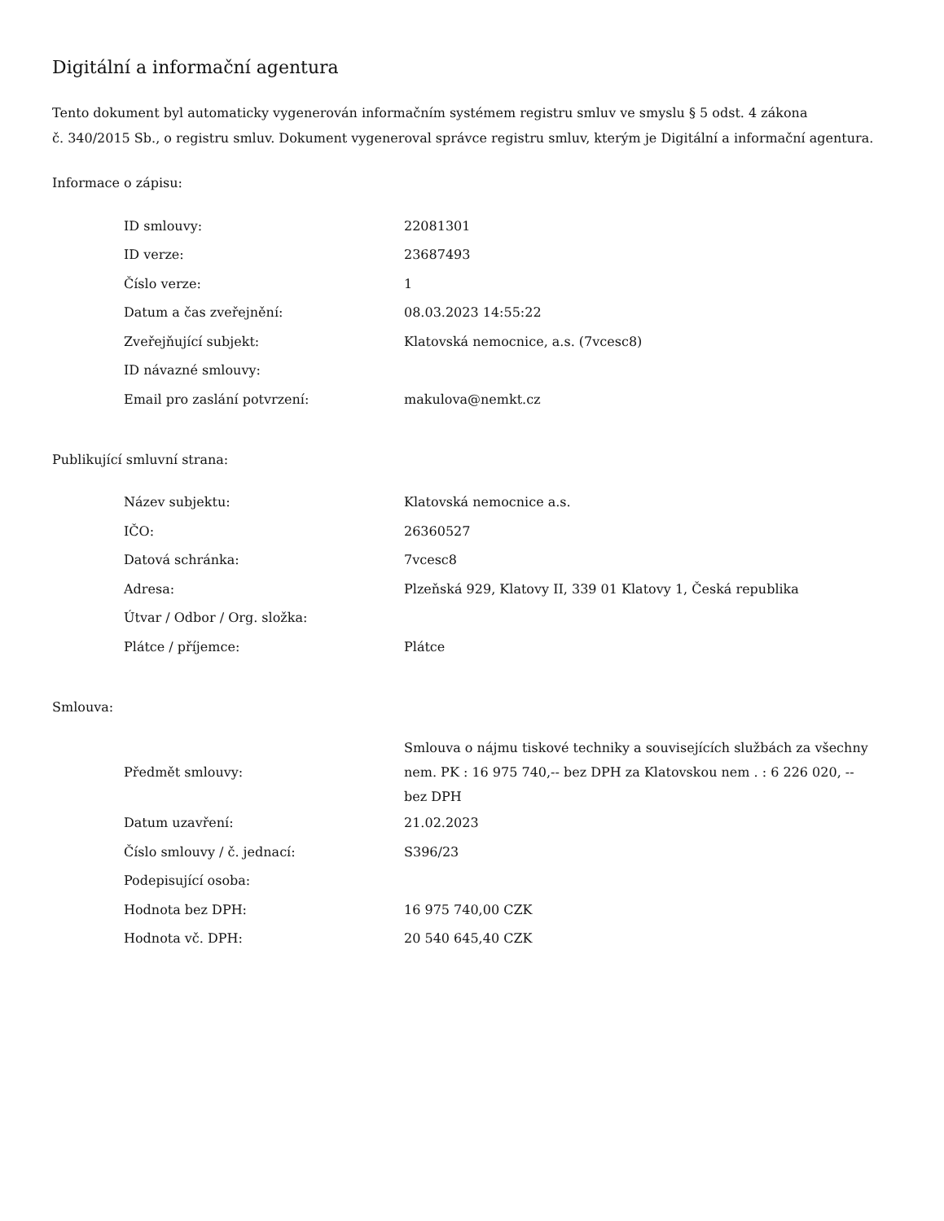Digitální a informační agentura
Tento dokument byl automaticky vygenerován informačním systémem registru smluv ve smyslu § 5 odst. 4 zákona
č. 340/2015 Sb., o registru smluv. Dokument vygeneroval správce registru smluv, kterým je Digitální a informační agentura.
Informace o zápisu:
| ID smlouvy: | 22081301 |
| ID verze: | 23687493 |
| Číslo verze: | 1 |
| Datum a čas zveřejnění: | 08.03.2023 14:55:22 |
| Zveřejňující subjekt: | Klatovská nemocnice, a.s. (7vcesc8) |
| ID návazné smlouvy: | |
| Email pro zaslání potvrzení: | makulova@nemkt.cz |
Publikující smluvní strana:
| Název subjektu: | Klatovská nemocnice a.s. |
| IČO: | 26360527 |
| Datová schránka: | 7vcesc8 |
| Adresa: | Plzeňská 929, Klatovy II, 339 01 Klatovy 1, Česká republika |
| Útvar / Odbor / Org. složka: | |
| Plátce / příjemce: | Plátce |
Smlouva:
| Předmět smlouvy: | Smlouva o nájmu tiskové techniky a souvisejících službách za všechny nem. PK : 16 975 740,-- bez DPH za Klatovskou nem . : 6 226 020, -- bez DPH |
| Datum uzavření: | 21.02.2023 |
| Číslo smlouvy / č. jednací: | S396/23 |
| Podepisující osoba: | |
| Hodnota bez DPH: | 16 975 740,00 CZK |
| Hodnota vč. DPH: | 20 540 645,40 CZK |